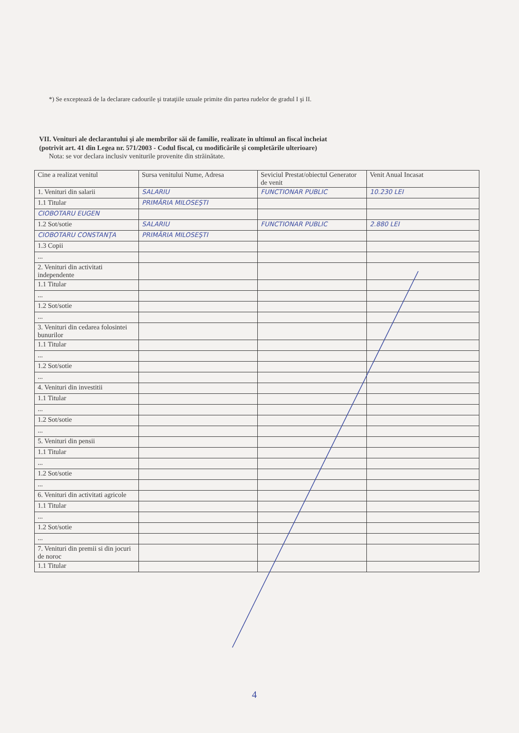*) Se exceptează de la declarare cadourile şi trataţiile uzuale primite din partea rudelor de gradul I şi II.
VII. Venituri ale declarantului şi ale membrilor săi de familie, realizate în ultimul an fiscal încheiat
(potrivit art. 41 din Legea nr. 571/2003 - Codul fiscal, cu modificările şi completările ulterioare)
Nota: se vor declara inclusiv veniturile provenite din străinătate.
| Cine a realizat venitul | Sursa venitului Nume, Adresa | Seviciul Prestat/obiectul Generator de venit | Venit Anual Incasat |
| --- | --- | --- | --- |
| 1. Venituri din salarii | SALARIU | FUNCTIONAR PUBLIC | 10.230 LEI |
| 1.1 Titular | PRIMĂRIA MILOSEŞTI | | |
| CIOBOTARU EUGEN | | | |
| 1.2 Sot/sotie | SALARIU | FUNCTIONAR PUBLIC | 2.880 LEI |
| CIOBOTARU CONSTANŢA | PRIMĂRIA MILOSEŞTI | | |
| 1.3 Copii | | | |
| ... | | | |
| 2. Venituri din activitati independente | | | |
| 1.1 Titular | | | |
| ... | | | |
| 1.2 Sot/sotie | | | |
| ... | | | |
| 3. Venituri din cedarea folosintei bunurilor | | | |
| 1.1 Titular | | | |
| ... | | | |
| 1.2 Sot/sotie | | | |
| ... | | | |
| 4. Venituri din investitii | | | |
| 1.1 Titular | | | |
| ... | | | |
| 1.2 Sot/sotie | | | |
| ... | | | |
| 5. Venituri din pensii | | | |
| 1.1 Titular | | | |
| ... | | | |
| 1.2 Sot/sotie | | | |
| ... | | | |
| 6. Venituri din activitati agricole | | | |
| 1.1 Titular | | | |
| ... | | | |
| 1.2 Sot/sotie | | | |
| ... | | | |
| 7. Venituri din premii si din jocuri de noroc | | | |
| 1.1 Titular | | | |
4